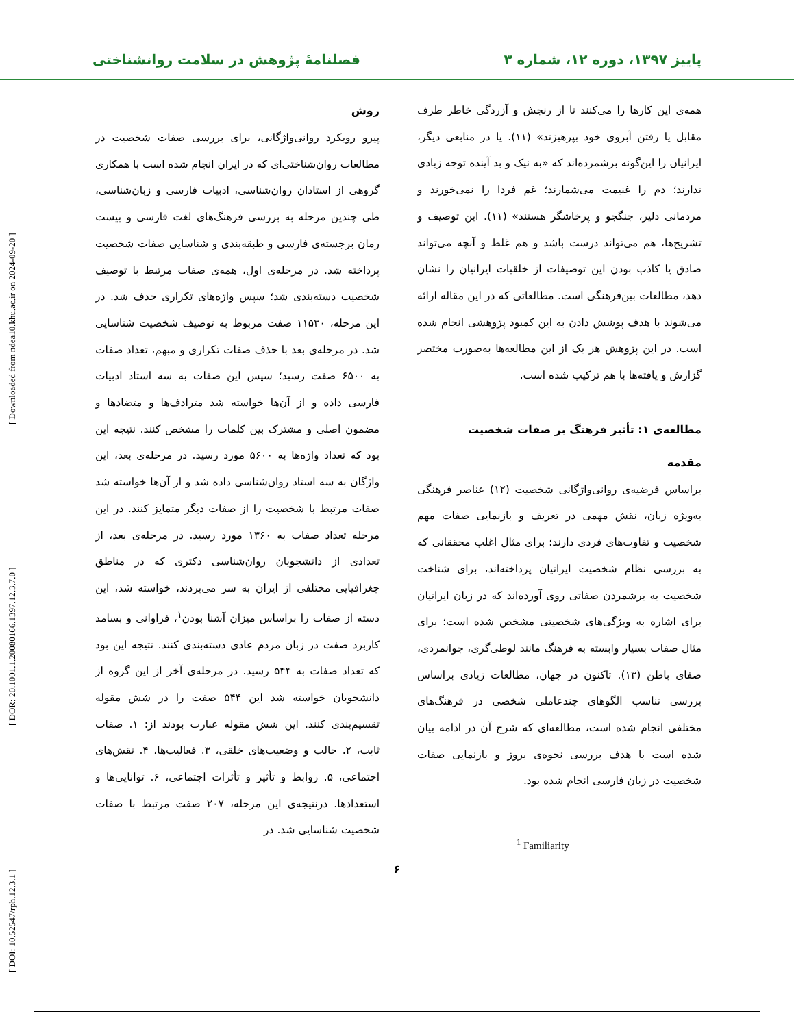[ DOI: 10.52547/rph.12.3.1 ] [ DOR: 20.1001.1.20080166.1397.12.3.7.0 ] [ Downloaded from ndea10.khu.ac.ir on 2024-09-20 ]
پاییز ۱۳۹۷، دوره ۱۲، شماره ۳ فصلنامهٔ پژوهش در سلامت روانشناختی
همه‌ی این کارها را می‌کنند تا از رنجش و آزردگی خاطر طرف مقابل یا رفتن آبروی خود بپرهیزند» (۱۱). یا در منابعی دیگر، ایرانیان را این‌گونه برشمرده‌اند که «به نیک و بد آینده توجه زیادی ندارند؛ دم را غنیمت می‌شمارند؛ غم فردا را نمی‌خورند و مردمانی دلیر، جنگجو و پرخاشگر هستند» (۱۱). این توصیف و تشریح‌ها، هم می‌تواند درست باشد و هم غلط و آنچه می‌تواند صادق یا کاذب بودن این توصیفات از خلقیات ایرانیان را نشان دهد، مطالعات بین‌فرهنگی است. مطالعاتی که در این مقاله ارائه می‌شوند با هدف پوشش دادن به این کمبود پژوهشی انجام شده است. در این پژوهش هر یک از این مطالعه‌ها به‌صورت مختصر گزارش و یافته‌ها با هم ترکیب شده است.
مطالعه‌ی ۱: تأثیر فرهنگ بر صفات شخصیت
مقدمه
براساس فرضیه‌ی روانی‌واژگانی شخصیت (۱۲) عناصر فرهنگی به‌ویژه زبان، نقش مهمی در تعریف و بازنمایی صفات مهم شخصیت و تفاوت‌های فردی دارند؛ برای مثال اغلب محققانی که به بررسی نظام شخصیت ایرانیان پرداخته‌اند، برای شناخت شخصیت به برشمردن صفاتی روی آورده‌اند که در زبان ایرانیان برای اشاره به ویژگی‌های شخصیتی مشخص شده است؛ برای مثال صفات بسیار وابسته به فرهنگ مانند لوطی‌گری، جوانمردی، صفای باطن (۱۳). تاکنون در جهان، مطالعات زیادی براساس بررسی تناسب الگوهای چندعاملی شخصی در فرهنگ‌های مختلفی انجام شده است، مطالعه‌ای که شرح آن در ادامه بیان شده است با هدف بررسی نحوه‌ی بروز و بازنمایی صفات شخصیت در زبان فارسی انجام شده بود.
<sup>1</sup> Familiarity
روش
پیرو رویکرد روانی‌واژگانی، برای بررسی صفات شخصیت در مطالعات روان‌شناختی‌ای که در ایران انجام شده است با همکاری گروهی از استادان روان‌شناسی، ادبیات فارسی و زبان‌شناسی، طی چندین مرحله به بررسی فرهنگ‌های لغت فارسی و بیست رمان برجسته‌ی فارسی و طبقه‌بندی و شناسایی صفات شخصیت پرداخته شد. در مرحله‌ی اول، همه‌ی صفات مرتبط با توصیف شخصیت دسته‌بندی شد؛ سپس واژه‌های تکراری حذف شد. در این مرحله، ۱۱۵۳۰ صفت مربوط به توصیف شخصیت شناسایی شد. در مرحله‌ی بعد با حذف صفات تکراری و مبهم، تعداد صفات به ۶۵۰۰ صفت رسید؛ سپس این صفات به سه استاد ادبیات فارسی داده و از آن‌ها خواسته شد مترادف‌ها و متضادها و مضمون اصلی و مشترک بین کلمات را مشخص کنند. نتیجه این بود که تعداد واژه‌ها به ۵۶۰۰ مورد رسید. در مرحله‌ی بعد، این واژگان به سه استاد روان‌شناسی داده شد و از آن‌ها خواسته شد صفات مرتبط با شخصیت را از صفات دیگر متمایز کنند. در این مرحله تعداد صفات به ۱۳۶۰ مورد رسید. در مرحله‌ی بعد، از تعدادی از دانشجویان روان‌شناسی دکتری که در مناطق جغرافیایی مختلفی از ایران به سر می‌بردند، خواسته شد، این دسته از صفات را براساس میزان آشنا بودن<sup>۱</sup>، فراوانی و بسامد کاربرد صفت در زبان مردم عادی دسته‌بندی کنند. نتیجه این بود که تعداد صفات به ۵۴۴ رسید. در مرحله‌ی آخر از این گروه از دانشجویان خواسته شد این ۵۴۴ صفت را در شش مقوله تقسیم‌بندی کنند. این شش مقوله عبارت بودند از: ۱. صفات ثابت، ۲. حالت و وضعیت‌های خلقی، ۳. فعالیت‌ها، ۴. نقش‌های اجتماعی، ۵. روابط و تأثیر و تأثرات اجتماعی، ۶. توانایی‌ها و استعدادها. درنتیجه‌ی این مرحله، ۲۰۷ صفت مرتبط با صفات شخصیت شناسایی شد. در
۶